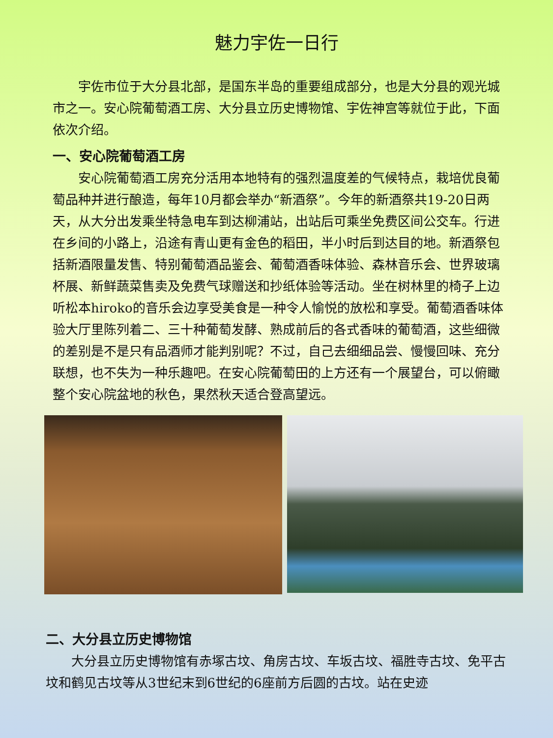魅力宇佐一日行
宇佐市位于大分县北部，是国东半岛的重要组成部分，也是大分县的观光城市之一。安心院葡萄酒工房、大分县立历史博物馆、宇佐神宫等就位于此，下面依次介绍。
一、安心院葡萄酒工房
安心院葡萄酒工房充分活用本地特有的强烈温度差的气候特点，栽培优良葡萄品种并进行酿造，每年10月都会举办“新酒祭”。今年的新酒祭共19-20日两天，从大分出发乘坐特急电车到达柳浦站，出站后可乘坐免费区间公交车。行进在乡间的小路上，沿途有青山更有金色的稻田，半小时后到达目的地。新酒祭包括新酒限量发售、特别葡萄酒品鉴会、葡萄酒香味体验、森林音乐会、世界玻璃杯展、新鲜蔬菜售卖及免费气球赠送和抄纸体验等活动。坐在树林里的椅子上边听松本hiroko的音乐会边享受美食是一种令人愉悦的放松和享受。葡萄酒香味体验大厅里陈列着二、三十种葡萄发酵、熟成前后的各式香味的葡萄酒，这些细微的差别是不是只有品酒师才能判别呢？不过，自己去细细品尝、慢慢回味、充分联想，也不失为一种乐趣吧。在安心院葡萄田的上方还有一个展望台，可以俯瞰整个安心院盆地的秋色，果然秋天适合登高望远。
二、大分县立历史博物馆
大分县立历史博物馆有赤塚古坟、角房古坟、车坂古坟、福胜寺古坟、免平古坟和鹤见古坟等从3世纪末到6世纪的6座前方后圆的古坟。站在史迹